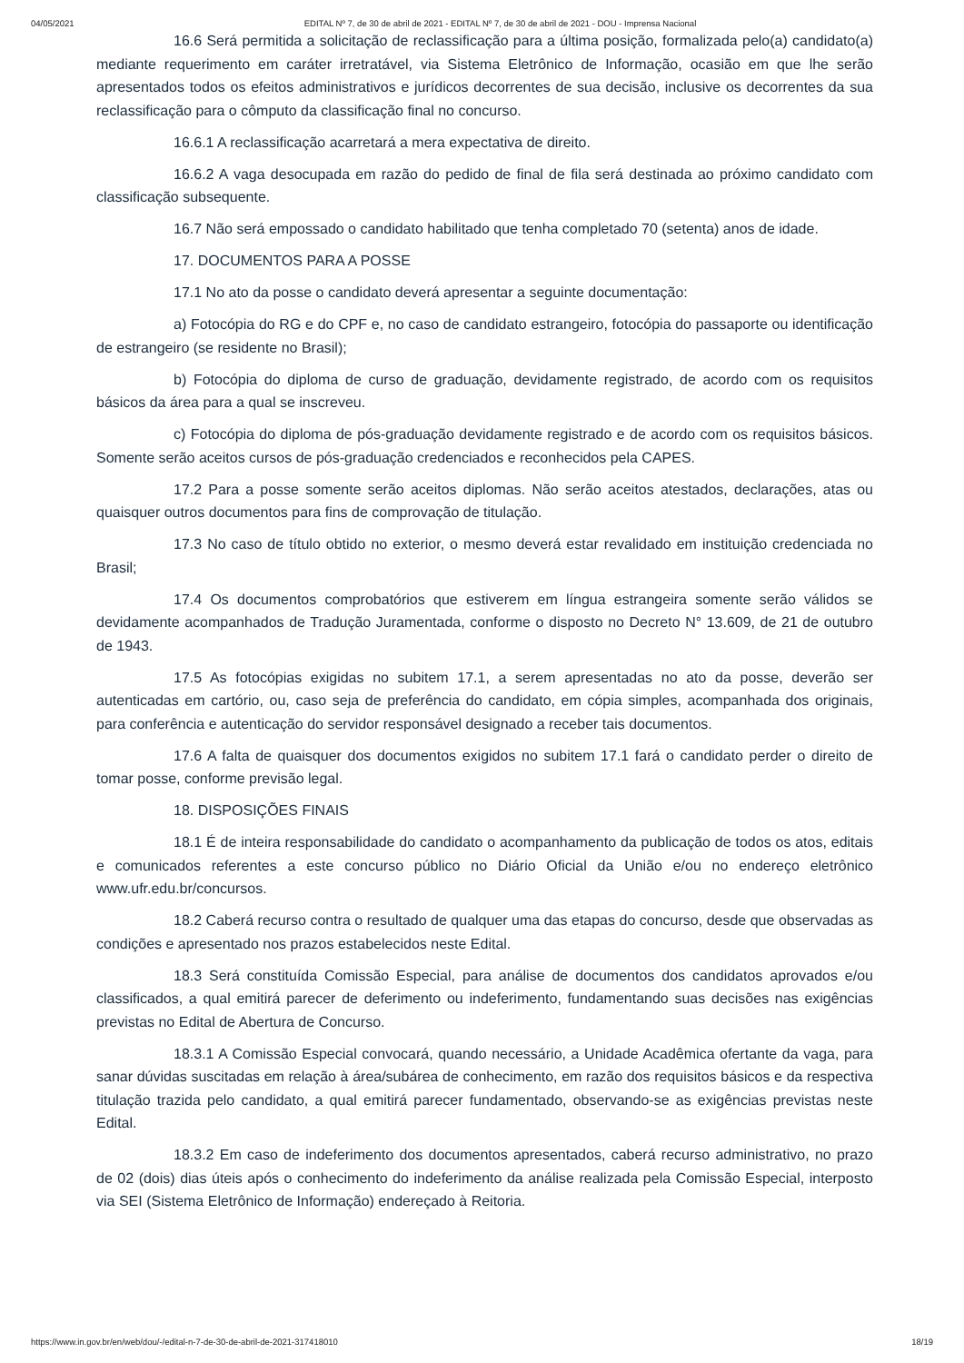04/05/2021 EDITAL Nº 7, de 30 de abril de 2021 - EDITAL Nº 7, de 30 de abril de 2021 - DOU - Imprensa Nacional
16.6 Será permitida a solicitação de reclassificação para a última posição, formalizada pelo(a) candidato(a) mediante requerimento em caráter irretratável, via Sistema Eletrônico de Informação, ocasião em que lhe serão apresentados todos os efeitos administrativos e jurídicos decorrentes de sua decisão, inclusive os decorrentes da sua reclassificação para o cômputo da classificação final no concurso.
16.6.1 A reclassificação acarretará a mera expectativa de direito.
16.6.2 A vaga desocupada em razão do pedido de final de fila será destinada ao próximo candidato com classificação subsequente.
16.7 Não será empossado o candidato habilitado que tenha completado 70 (setenta) anos de idade.
17. DOCUMENTOS PARA A POSSE
17.1 No ato da posse o candidato deverá apresentar a seguinte documentação:
a) Fotocópia do RG e do CPF e, no caso de candidato estrangeiro, fotocópia do passaporte ou identificação de estrangeiro (se residente no Brasil);
b) Fotocópia do diploma de curso de graduação, devidamente registrado, de acordo com os requisitos básicos da área para a qual se inscreveu.
c) Fotocópia do diploma de pós-graduação devidamente registrado e de acordo com os requisitos básicos. Somente serão aceitos cursos de pós-graduação credenciados e reconhecidos pela CAPES.
17.2 Para a posse somente serão aceitos diplomas. Não serão aceitos atestados, declarações, atas ou quaisquer outros documentos para fins de comprovação de titulação.
17.3 No caso de título obtido no exterior, o mesmo deverá estar revalidado em instituição credenciada no Brasil;
17.4 Os documentos comprobatórios que estiverem em língua estrangeira somente serão válidos se devidamente acompanhados de Tradução Juramentada, conforme o disposto no Decreto N° 13.609, de 21 de outubro de 1943.
17.5 As fotocópias exigidas no subitem 17.1, a serem apresentadas no ato da posse, deverão ser autenticadas em cartório, ou, caso seja de preferência do candidato, em cópia simples, acompanhada dos originais, para conferência e autenticação do servidor responsável designado a receber tais documentos.
17.6 A falta de quaisquer dos documentos exigidos no subitem 17.1 fará o candidato perder o direito de tomar posse, conforme previsão legal.
18. DISPOSIÇÕES FINAIS
18.1 É de inteira responsabilidade do candidato o acompanhamento da publicação de todos os atos, editais e comunicados referentes a este concurso público no Diário Oficial da União e/ou no endereço eletrônico www.ufr.edu.br/concursos.
18.2 Caberá recurso contra o resultado de qualquer uma das etapas do concurso, desde que observadas as condições e apresentado nos prazos estabelecidos neste Edital.
18.3 Será constituída Comissão Especial, para análise de documentos dos candidatos aprovados e/ou classificados, a qual emitirá parecer de deferimento ou indeferimento, fundamentando suas decisões nas exigências previstas no Edital de Abertura de Concurso.
18.3.1 A Comissão Especial convocará, quando necessário, a Unidade Acadêmica ofertante da vaga, para sanar dúvidas suscitadas em relação à área/subárea de conhecimento, em razão dos requisitos básicos e da respectiva titulação trazida pelo candidato, a qual emitirá parecer fundamentado, observando-se as exigências previstas neste Edital.
18.3.2 Em caso de indeferimento dos documentos apresentados, caberá recurso administrativo, no prazo de 02 (dois) dias úteis após o conhecimento do indeferimento da análise realizada pela Comissão Especial, interposto via SEI (Sistema Eletrônico de Informação) endereçado à Reitoria.
https://www.in.gov.br/en/web/dou/-/edital-n-7-de-30-de-abril-de-2021-317418010 18/19